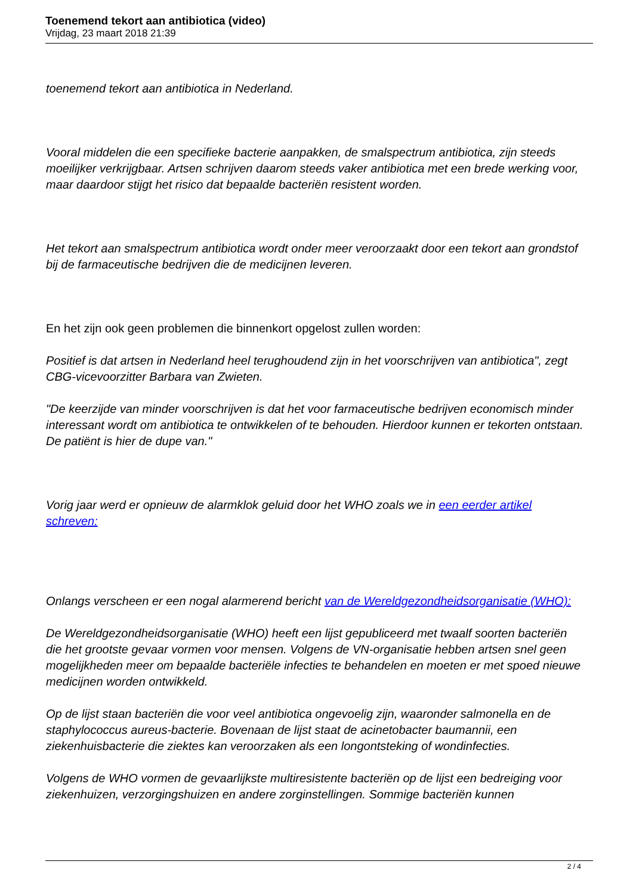Toenemend tekort aan antibiotica (video)
Vrijdag, 23 maart 2018 21:39
toenemend tekort aan antibiotica in Nederland.
Vooral middelen die een specifieke bacterie aanpakken, de smalspectrum antibiotica, zijn steeds moeilijker verkrijgbaar. Artsen schrijven daarom steeds vaker antibiotica met een brede werking voor, maar daardoor stijgt het risico dat bepaalde bacteriën resistent worden.
Het tekort aan smalspectrum antibiotica wordt onder meer veroorzaakt door een tekort aan grondstof bij de farmaceutische bedrijven die de medicijnen leveren.
En het zijn ook geen problemen die binnenkort opgelost zullen worden:
Positief is dat artsen in Nederland heel terughoudend zijn in het voorschrijven van antibiotica", zegt CBG-vicevoorzitter Barbara van Zwieten.
"De keerzijde van minder voorschrijven is dat het voor farmaceutische bedrijven economisch minder interessant wordt om antibiotica te ontwikkelen of te behouden. Hierdoor kunnen er tekorten ontstaan. De patiënt is hier de dupe van."
Vorig jaar werd er opnieuw de alarmklok geluid door het WHO zoals we in een eerder artikel schreven:
Onlangs verscheen er een nogal alarmerend bericht van de Wereldgezondheidsorganisatie (WHO):
De Wereldgezondheidsorganisatie (WHO) heeft een lijst gepubliceerd met twaalf soorten bacteriën die het grootste gevaar vormen voor mensen. Volgens de VN-organisatie hebben artsen snel geen mogelijkheden meer om bepaalde bacteriële infecties te behandelen en moeten er met spoed nieuwe medicijnen worden ontwikkeld.
Op de lijst staan bacteriën die voor veel antibiotica ongevoelig zijn, waaronder salmonella en de staphylococcus aureus-bacterie. Bovenaan de lijst staat de acinetobacter baumannii, een ziekenhuisbacterie die ziektes kan veroorzaken als een longontsteking of wondinfecties.
Volgens de WHO vormen de gevaarlijkste multiresistente bacteriën op de lijst een bedreiging voor ziekenhuizen, verzorgingshuizen en andere zorginstellingen. Sommige bacteriën kunnen
2 / 4